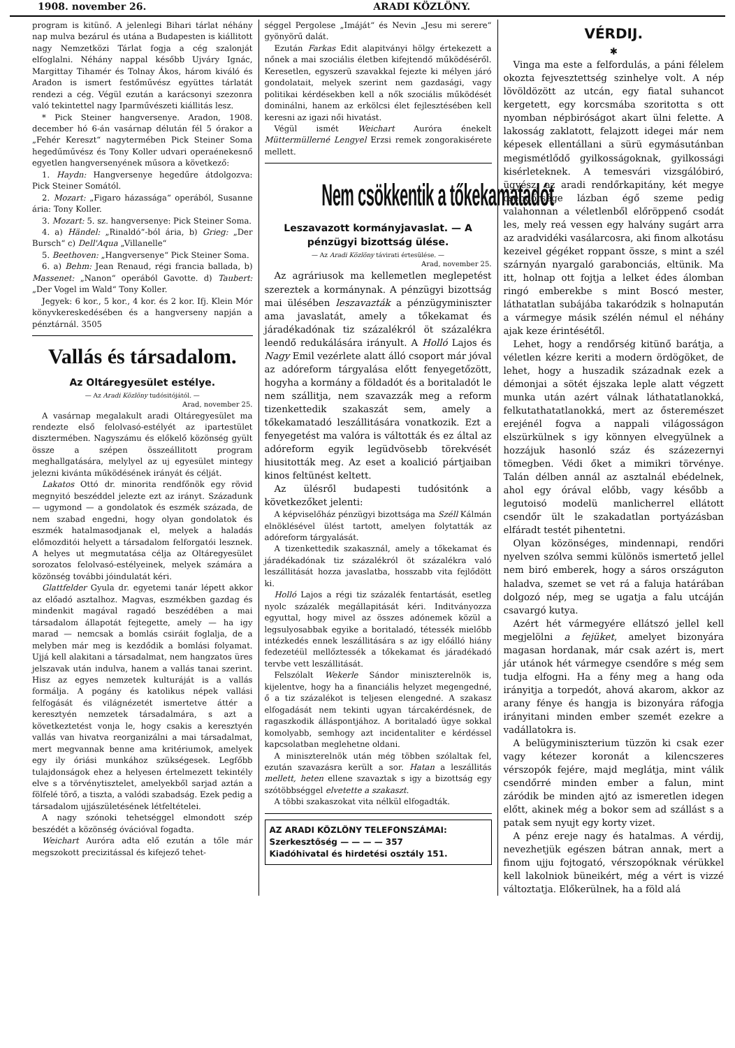1908. november 26. ARADI KÖZLÖNY.
program is kitünő. A jelenlegi Bihari tárlat néhány nap mulva bezárul és utána a Budapesten is kiállitott nagy Nemzetközi Tárlat fogja a cég szalonját elfoglalni. Néhány nappal később Ujváry Ignác, Margittay Tihamér és Tolnay Ákos, három kiváló és Aradon is ismert festőművész együttes tárlatát rendezi a cég. Végül ezután a karácsonyi szezonra való tekintettel nagy Iparművészeti kiállitás lesz.
* Pick Steiner hangversenye. Aradon, 1908. december hó 6-án vasárnap délután fél 5 órakor a „Fehér Kereszt“ nagytermében Pick Steiner Soma hegedűművész és Tony Koller udvari operaénekesnő egyetlen hangversenyének műsora a következő:
1. Haydn: Hangversenye hegedűre átdolgozva: Pick Steiner Somától.
2. Mozart: „Figaro házassága“ operából, Susanne ária: Tony Koller.
3. Mozart: 5. sz. hangversenye: Pick Steiner Soma.
4. a) Händel: „Rinaldó“-ból ária, b) Grieg: „Der Bursch“ c) Dell'Aqua „Villanelle“
5. Beethoven: „Hangversenye“ Pick Steiner Soma.
6. a) Behm: Jean Renaud, régi francia ballada, b) Massenet: „Nanon“ operából Gavotte. d) Taubert: „Der Vogel im Wald“ Tony Koller.
Jegyek: 6 kor., 5 kor., 4 kor. és 2 kor. Ifj. Klein Mór könyvkereskedésében és a hangverseny napján a pénztárnál. 3505
Vallás és társadalom.
Az Oltáregyesület estélye.
— Az Aradi Közlöny tudósitójától. —
Arad, november 25.
A vasárnap megalakult aradi Oltáregyesület ma rendezte első felolvasó-estélyét az ipartestület disztermében. Nagyszámu és előkelő közönség gyült össze a szépen összeállitott program meghallgatására, melylyel az uj egyesület mintegy jelezni kivánta működésének irányát és célját.
Lakatos Ottó dr. minorita rendfőnök egy rövid megnyitó beszéddel jelezte ezt az irányt. Századunk — ugymond — a gondolatok és eszmék százada, de nem szabad engedni, hogy olyan gondolatok és eszmék hatalmasodjanak el, melyek a haladás előmozditói helyett a társadalom felforgatói lesznek. A helyes ut megmutatása célja az Oltáregyesület sorozatos felolvasó-estélyeinek, melyek számára a közönség további jóindulatát kéri.
Glattfelder Gyula dr. egyetemi tanár lépett akkor az előadó asztalhoz. Magvas, eszmékben gazdag és mindenkit magával ragadó beszédében a mai társadalom állapotát fejtegette, amely — ha igy marad — nemcsak a bomlás csiráit foglalja, de a melyben már meg is kezdődik a bomlási folyamat. Ujjá kell alakitani a társadalmat, nem hangzatos üres jelszavak után indulva, hanem a vallás tanai szerint. Hisz az egyes nemzetek kulturáját is a vallás formálja. A pogány és katolikus népek vallási felfogását és világnézetét ismertetve áttér a keresztyén nemzetek társadalmára, s azt a következtetést vonja le, hogy csakis a keresztyén vallás van hivatva reorganizálni a mai társadalmat, mert megvannak benne ama kritériumok, amelyek egy ily óriási munkához szükségesek. Legfőbb tulajdonságok ehez a helyesen értelmezett tekintély elve s a törvénytisztelet, amelyekből sarjad aztán a fölfelé törő, a tiszta, a valódi szabadság. Ezek pedig a társadalom ujjászületésének létfeltételei.
A nagy szónoki tehetséggel elmondott szép beszédét a közönség óvációval fogadta.
Weichart Auróra adta elő ezután a tőle már megszokott precizitással és kifejező tehet-
séggel Pergolese „Imáját“ és Nevin „Jesu mi serere“ gyönyörű dalát.
Ezután Farkas Edit alapitványi hölgy értekezett a nőnek a mai szociális életben kifejtendő működéséről. Keresetlen, egyszerü szavakkal fejezte ki mélyen járó gondolatait, melyek szerint nem gazdasági, vagy politikai kérdésekben kell a nők szociális működését dominálni, hanem az erkölcsi élet fejlesztésében kell keresni az igazi női hivatást.
Végül ismét Weichart Auróra énekelt Müttermüllerné Lengyel Erzsi remek zongorakisérete mellett.
Nem csökkentik a tőkekamatadót
Leszavazott kormányjavaslat. — A pénzügyi bizottság ülése.
— Az Aradi Közlöny távirati értesülése. —
Arad, november 25.
Az agráriusok ma kellemetlen meglepetést szereztek a kormánynak. A pénzügyi bizottság mai ülésében leszavazták a pénzügyminiszter ama javaslatát, amely a tőkekamat és járadékadónak tiz százalékról öt százalékra leendő redukálására irányult. A Holló Lajos és Nagy Emil vezérlete alatt álló csoport már jóval az adóreform tárgyalása előtt fenyegetőzött, hogyha a kormány a földadót és a boritaladót le nem szállitja, nem szavazzák meg a reform tizenkettedik szakaszát sem, amely a tőkekamatadó leszállitására vonatkozik. Ezt a fenyegetést ma valóra is váltották és ez által az adóreform egyik legüdvösebb törekvését hiusitották meg. Az eset a koalició pártjaiban kinos feltünést keltett.
Az ülésről budapesti tudósitónk a következőket jelenti:
A képviselőház pénzügyi bizottsága ma Széll Kálmán elnöklésével ülést tartott, amelyen folytatták az adóreform tárgyalását.
A tizenkettedik szakasznál, amely a tőkekamat és járadékadónak tiz százalékról öt százalékra való leszállitását hozza javaslatba, hosszabb vita fejlődött ki.
Holló Lajos a régi tiz százalék fentartását, esetleg nyolc százalék megállapitását kéri. Inditványozza egyuttal, hogy mivel az összes adónemek közül a legsulyosabbak egyike a boritaladó, tétessék mielőbb intézkedés ennek leszállitására s az igy előálló hiány fedezetéül mellőztessék a tőkekamat és járadékadó tervbe vett leszállitását.
Felszólalt Wekerle Sándor miniszterelnök is, kijelentve, hogy ha a financiális helyzet megengedné, ő a tiz százalékot is teljesen elengedné. A szakasz elfogadását nem tekinti ugyan tárcakérdésnek, de ragaszkodik álláspontjához. A boritaladó ügye sokkal komolyabb, semhogy azt incidentaliter e kérdéssel kapcsolatban meglehetne oldani.
A miniszterelnök után még többen szólaltak fel, ezután szavazásra került a sor. Hatan a leszállitás mellett, heten ellene szavaztak s igy a bizottság egy szótöbbséggel elvetette a szakaszt.
A többi szakaszokat vita nélkül elfogadták.
AZ ARADI KÖZLÖNY TELEFONSZÁMAI:
Szerkesztőség — — — — 357
Kiadóhivatal és hirdetési osztály 151.
VÉRDIJ.
✱
Vinga ma este a felfordulás, a páni félelem okozta fejvesztettség szinhelye volt. A nép lövöldözött az utcán, egy fiatal suhancot kergetett, egy korcsmába szoritotta s ott nyomban népbiróságot akart ülni felette. A lakosság zaklatott, felajzott idegei már nem képesek ellentállani a sürü egymásutánban megismétlődő gyilkosságoknak, gyilkossági kisérleteknek. A temesvári vizsgálóbiró, ügyész, az aradi rendőrkapitány, két megye csendőrsége lázban égő szeme pedig valahonnan a véletlenből előröppenő csodát les, mely reá vessen egy halvány sugárt arra az aradvidéki vasálarcosra, aki finom alkotásu kezeivel gégéket roppant össze, s mint a szél szárnyán nyargaló garabonciás, eltünik. Ma itt, holnap ott fojtja a lelket édes álomban ringó emberekbe s mint Boscó mester, láthatatlan subájába takaródzik s holnapután a vármegye másik szélén némul el néhány ajak keze érintésétől.
Lehet, hogy a rendőrség kitünő barátja, a véletlen kézre keriti a modern ördögöket, de lehet, hogy a huszadik századnak ezek a démonjai a sötét éjszaka leple alatt végzett munka után azért válnak láthatatlanokká, felkutathatatlanokká, mert az ősteremészet erejénél fogva a nappali világosságon elszürkülnek s igy könnyen elvegyülnek a hozzájuk hasonló száz és százezernyi tömegben. Védi őket a mimikri törvénye. Talán délben annál az asztalnál ebédelnek, ahol egy órával előbb, vagy később a legutoisó modelü manlicherrel ellátott csendőr ült le szakadatlan portyázásban elfáradt testét pihentetni.
Olyan közönséges, mindennapi, rendőri nyelven szólva semmi különös ismertető jellel nem biró emberek, hogy a sáros országuton haladva, szemet se vet rá a faluja határában dolgozó nép, meg se ugatja a falu utcáján csavargó kutya.
Azért hét vármegyére ellátszó jellel kell megjelölni a fejüket, amelyet bizonyára magasan hordanak, már csak azért is, mert jár utánok hét vármegye csendőre s még sem tudja elfogni. Ha a fény meg a hang oda irányitja a torpedót, ahová akarom, akkor az arany fénye és hangja is bizonyára ráfogja irányitani minden ember szemét ezekre a vadállatokra is.
A belügyminiszterium tüzzön ki csak ezer vagy kétezer koronát a kilencszeres vérszopók fejére, majd meglátja, mint válik csendőrré minden ember a falun, mint záródik be minden ajtó az ismeretlen idegen előtt, akinek még a bokor sem ad szállást s a patak sem nyujt egy korty vizet.
A pénz ereje nagy és hatalmas. A vérdij, nevezhetjük egészen bátran annak, mert a finom ujju fojtogató, vérszopóknak vérükkel kell lakolniok büneikért, még a vért is vizzé változtatja. Előkerülnek, ha a föld alá